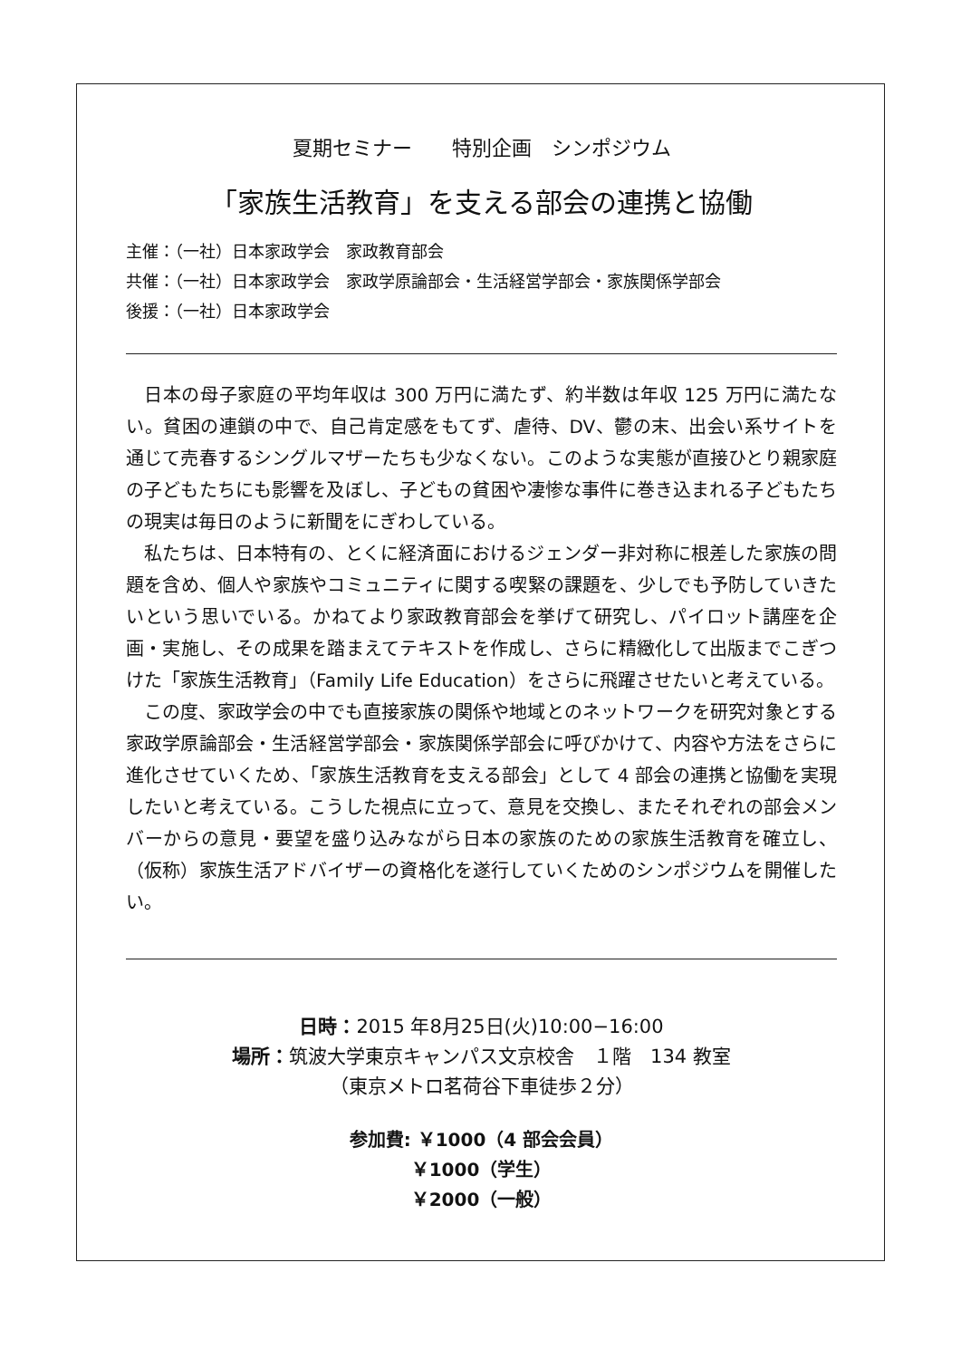夏期セミナー　　特別企画　シンポジウム
「家族生活教育」を支える部会の連携と協働
主催：（一社）日本家政学会　家政教育部会
共催：（一社）日本家政学会　家政学原論部会・生活経営学部会・家族関係学部会
後援：（一社）日本家政学会
日本の母子家庭の平均年収は 300 万円に満たず、約半数は年収 125 万円に満たない。貧困の連鎖の中で、自己肯定感をもてず、虐待、DV、鬱の末、出会い系サイトを通じて売春するシングルマザーたちも少なくない。このような実態が直接ひとり親家庭の子どもたちにも影響を及ぼし、子どもの貧困や凄惨な事件に巻き込まれる子どもたちの現実は毎日のように新聞をにぎわしている。
私たちは、日本特有の、とくに経済面におけるジェンダー非対称に根差した家族の問題を含め、個人や家族やコミュニティに関する喫緊の課題を、少しでも予防していきたいという思いでいる。かねてより家政教育部会を挙げて研究し、パイロット講座を企画・実施し、その成果を踏まえてテキストを作成し、さらに精緻化して出版までこぎつけた「家族生活教育」（Family Life Education）をさらに飛躍させたいと考えている。
この度、家政学会の中でも直接家族の関係や地域とのネットワークを研究対象とする家政学原論部会・生活経営学部会・家族関係学部会に呼びかけて、内容や方法をさらに進化させていくため、「家族生活教育を支える部会」として 4 部会の連携と協働を実現したいと考えている。こうした視点に立って、意見を交換し、またそれぞれの部会メンバーからの意見・要望を盛り込みながら日本の家族のための家族生活教育を確立し、（仮称）家族生活アドバイザーの資格化を遂行していくためのシンポジウムを開催したい。
日時：2015 年8月25日(火)10:00−16:00
場所：筑波大学東京キャンパス文京校舎　１階　134 教室
（東京メトロ茗荷谷下車徒歩２分）
参加費: ￥1000（4 部会会員）
￥1000（学生）
￥2000（一般）